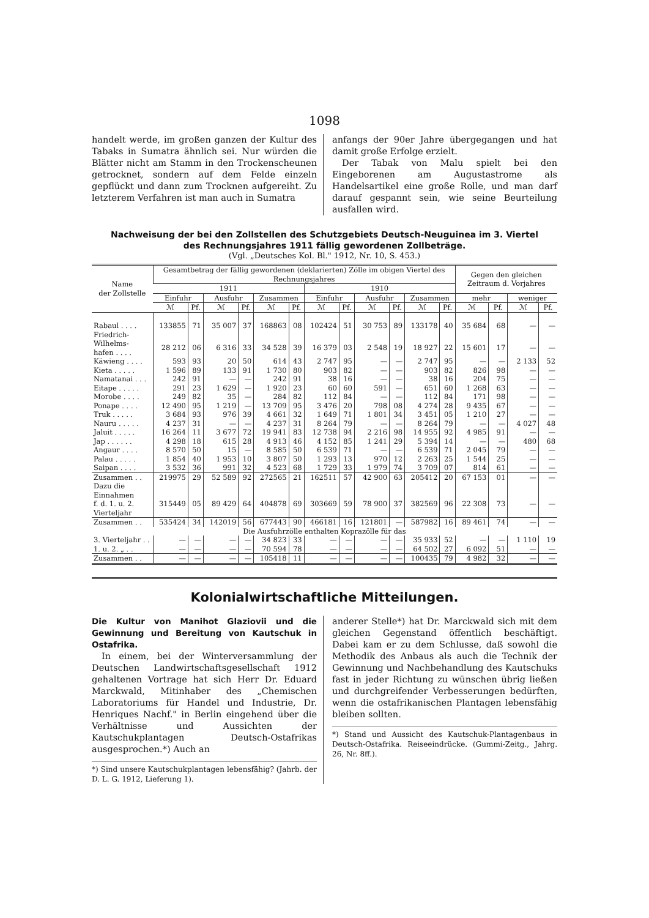1098
handelt werde, im großen ganzen der Kultur des Tabaks in Sumatra ähnlich sei. Nur würden die Blätter nicht am Stamm in den Trockenscheunen getrocknet, sondern auf dem Felde einzeln gepflückt und dann zum Trocknen aufgereiht. Zu letzterem Verfahren ist man auch in Sumatra
anfangs der 90er Jahre übergegangen und hat damit große Erfolge erzielt.
Der Tabak von Malu spielt bei den Eingeborenen am Augustastrome als Handelsartikel eine große Rolle, und man darf darauf gespannt sein, wie seine Beurteilung ausfallen wird.
Nachweisung der bei den Zollstellen des Schutzgebiets Deutsch-Neuguinea im 3. Viertel
des Rechnungsjahres 1911 fällig gewordenen Zollbeträge.
(Vgl. „Deutsches Kol. Bl." 1912, Nr. 10, S. 453.)
| Name der Zollstelle | Gesamtbetrag der fällig gewordenen (deklarierten) Zölle im obigen Viertel des Rechnungsjahres | | | | | | | | | | | | Gegen den gleichen Zeitraum d. Vorjahres | | | |
| --- | --- | --- | --- | --- | --- | --- | --- | --- | --- | --- | --- | --- | --- | --- | --- | --- |
| | 1911 | | | | | | 1910 | | | | | | | | | |
| | Einfuhr | | Ausfuhr | | Zusammen | | Einfuhr | | Ausfuhr | | Zusammen | | mehr | | weniger | |
| | ℳ | Pf. | ℳ | Pf. | ℳ | Pf. | ℳ | Pf. | ℳ | Pf. | ℳ | Pf. | ℳ | Pf. | ℳ | Pf. |
| Rabaul . . . . | 133855 | 71 | 35 007 | 37 | 168863 | 08 | 102424 | 51 | 30 753 | 89 | 133178 | 40 | 35 684 | 68 | — | — |
| Friedrich-Wilhelms- hafen . . . . | 28 212 | 06 | 6 316 | 33 | 34 528 | 39 | 16 379 | 03 | 2 548 | 19 | 18 927 | 22 | 15 601 | 17 | — | — |
| Käwieng . . . . | 593 | 93 | 20 | 50 | 614 | 43 | 2 747 | 95 | — | — | 2 747 | 95 | — | — | 2 133 | 52 |
| Kieta . . . . . | 1 596 | 89 | 133 | 91 | 1 730 | 80 | 903 | 82 | — | — | 903 | 82 | 826 | 98 | — | — |
| Namatanai . . . | 242 | 91 | — | — | 242 | 91 | 38 | 16 | — | — | 38 | 16 | 204 | 75 | — | — |
| Eitape . . . . . | 291 | 23 | 1 629 | — | 1 920 | 23 | 60 | 60 | 591 | — | 651 | 60 | 1 268 | 63 | — | — |
| Morobe . . . . | 249 | 82 | 35 | — | 284 | 82 | 112 | 84 | — | — | 112 | 84 | 171 | 98 | — | — |
| Ponape . . . . | 12 490 | 95 | 1 219 | — | 13 709 | 95 | 3 476 | 20 | 798 | 08 | 4 274 | 28 | 9 435 | 67 | — | — |
| Truk . . . . . | 3 684 | 93 | 976 | 39 | 4 661 | 32 | 1 649 | 71 | 1 801 | 34 | 3 451 | 05 | 1 210 | 27 | — | — |
| Nauru . . . . . | 4 237 | 31 | — | — | 4 237 | 31 | 8 264 | 79 | — | — | 8 264 | 79 | — | — | 4 027 | 48 |
| Jaluit . . . . . | 16 264 | 11 | 3 677 | 72 | 19 941 | 83 | 12 738 | 94 | 2 216 | 98 | 14 955 | 92 | 4 985 | 91 | — | — |
| Jap . . . . . . | 4 298 | 18 | 615 | 28 | 4 913 | 46 | 4 152 | 85 | 1 241 | 29 | 5 394 | 14 | — | — | 480 | 68 |
| Angaur . . . . | 8 570 | 50 | 15 | — | 8 585 | 50 | 6 539 | 71 | — | — | 6 539 | 71 | 2 045 | 79 | — | — |
| Palau . . . . . | 1 854 | 40 | 1 953 | 10 | 3 807 | 50 | 1 293 | 13 | 970 | 12 | 2 263 | 25 | 1 544 | 25 | — | — |
| Saipan . . . . | 3 532 | 36 | 991 | 32 | 4 523 | 68 | 1 729 | 33 | 1 979 | 74 | 3 709 | 07 | 814 | 61 | — | — |
| Zusammen . . | 219975 | 29 | 52 589 | 92 | 272565 | 21 | 162511 | 57 | 42 900 | 63 | 205412 | 20 | 67 153 | 01 | — | — |
| Dazu die Einnahmen f. d. 1. u. 2. Vierteljahr | 315449 | 05 | 89 429 | 64 | 404878 | 69 | 303669 | 59 | 78 900 | 37 | 382569 | 96 | 22 308 | 73 | — | — |
| Zusammen . . | 535424 | 34 | 142019 | 56 | 677443 | 90 | 466181 | 16 | 121801 | — | 587982 | 16 | 89 461 | 74 | — | — |
| Die Ausfuhrzölle enthalten Koprazölle für das | | | | | | | | | | | | | | | | |
| 3. Vierteljahr . . | — | — | — | — | 34 823 | 33 | — | — | — | — | 35 933 | 52 | — | — | 1 110 | 19 |
| 1. u. 2. „ . . | — | — | — | — | 70 594 | 78 | — | — | — | — | 64 502 | 27 | 6 092 | 51 | — | — |
| Zusammen . . | — | — | — | — | 105418 | 11 | — | — | — | — | 100435 | 79 | 4 982 | 32 | — | — |
Kolonialwirtschaftliche Mitteilungen.
Die Kultur von Manihot Glaziovii und die Gewinnung und Bereitung von Kautschuk in Ostafrika.
In einem, bei der Winterversammlung der Deutschen Landwirtschaftsgesellschaft 1912 gehaltenen Vortrage hat sich Herr Dr. Eduard Marckwald, Mitinhaber des „Chemischen Laboratoriums für Handel und Industrie, Dr. Henriques Nachf." in Berlin eingehend über die Verhältnisse und Aussichten der Kautschukplantagen Deutsch-Ostafrikas ausgesprochen.*) Auch an
*) Sind unsere Kautschukplantagen lebensfähig? (Jahrb. der D. L. G. 1912, Lieferung 1).
anderer Stelle*) hat Dr. Marckwald sich mit dem gleichen Gegenstand öffentlich beschäftigt. Dabei kam er zu dem Schlusse, daß sowohl die Methodik des Anbaus als auch die Technik der Gewinnung und Nachbehandlung des Kautschuks fast in jeder Richtung zu wünschen übrig ließen und durchgreifender Verbesserungen bedürften, wenn die ostafrikanischen Plantagen lebensfähig bleiben sollten.
*) Stand und Aussicht des Kautschuk-Plantagenbaus in Deutsch-Ostafrika. Reiseeindrücke. (Gummi-Zeitg., Jahrg. 26, Nr. 8ff.).